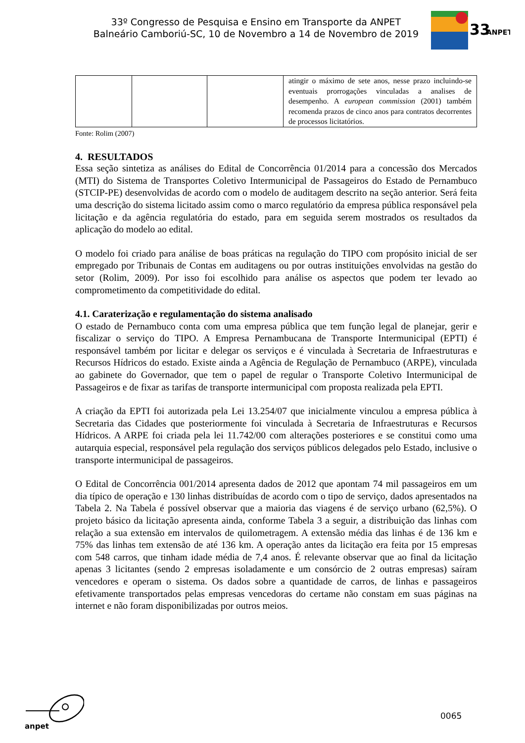33º Congresso de Pesquisa e Ensino em Transporte da ANPET
Balneário Camboriú-SC, 10 de Novembro a 14 de Novembro de 2019
33
ANPET
| | | | atingir o máximo de sete anos, nesse prazo incluindo-se eventuais prorrogações vinculadas a analises de desempenho. A european commission (2001) também recomenda prazos de cinco anos para contratos decorrentes de processos licitatórios. |
Fonte: Rolim (2007)
4. RESULTADOS
Essa seção sintetiza as análises do Edital de Concorrência 01/2014 para a concessão dos Mercados (MTI) do Sistema de Transportes Coletivo Intermunicipal de Passageiros do Estado de Pernambuco (STCIP-PE) desenvolvidas de acordo com o modelo de auditagem descrito na seção anterior. Será feita uma descrição do sistema licitado assim como o marco regulatório da empresa pública responsável pela licitação e da agência regulatória do estado, para em seguida serem mostrados os resultados da aplicação do modelo ao edital.
O modelo foi criado para análise de boas práticas na regulação do TIPO com propósito inicial de ser empregado por Tribunais de Contas em auditagens ou por outras instituições envolvidas na gestão do setor (Rolim, 2009). Por isso foi escolhido para análise os aspectos que podem ter levado ao comprometimento da competitividade do edital.
4.1. Carateri­zação e regulamentação do sistema analisado
O estado de Pernambuco conta com uma empresa pública que tem função legal de planejar, gerir e fiscalizar o serviço do TIPO. A Empresa Pernambucana de Transporte Intermunicipal (EPTI) é responsável também por licitar e delegar os serviços e é vinculada à Secretaria de Infraestruturas e Recursos Hídricos do estado. Existe ainda a Agência de Regulação de Pernambuco (ARPE), vinculada ao gabinete do Governador, que tem o papel de regular o Transporte Coletivo Intermunicipal de Passageiros e de fixar as tarifas de transporte intermunicipal com proposta realizada pela EPTI.
A criação da EPTI foi autorizada pela Lei 13.254/07 que inicialmente vinculou a empresa pública à Secretaria das Cidades que posteriormente foi vinculada à Secretaria de Infraestruturas e Recursos Hídricos. A ARPE foi criada pela lei 11.742/00 com alterações posteriores e se constitui como uma autarquia especial, responsável pela regulação dos serviços públicos delegados pelo Estado, inclusive o transporte intermunicipal de passageiros.
O Edital de Concorrência 001/2014 apresenta dados de 2012 que apontam 74 mil passageiros em um dia típico de operação e 130 linhas distribuídas de acordo com o tipo de serviço, dados apresentados na Tabela 2. Na Tabela é possível observar que a maioria das viagens é de serviço urbano (62,5%). O projeto básico da licitação apresenta ainda, conforme Tabela 3 a seguir, a distribuição das linhas com relação a sua extensão em intervalos de quilometragem. A extensão média das linhas é de 136 km e 75% das linhas tem extensão de até 136 km. A operação antes da licitação era feita por 15 empresas com 548 carros, que tinham idade média de 7,4 anos. É relevante observar que ao final da licitação apenas 3 licitantes (sendo 2 empresas isoladamente e um consórcio de 2 outras empresas) saíram vencedores e operam o sistema. Os dados sobre a quantidade de carros, de linhas e passageiros efetivamente transportados pelas empresas vencedoras do certame não constam em suas páginas na internet e não foram disponibilizadas por outros meios.
anpet
0065